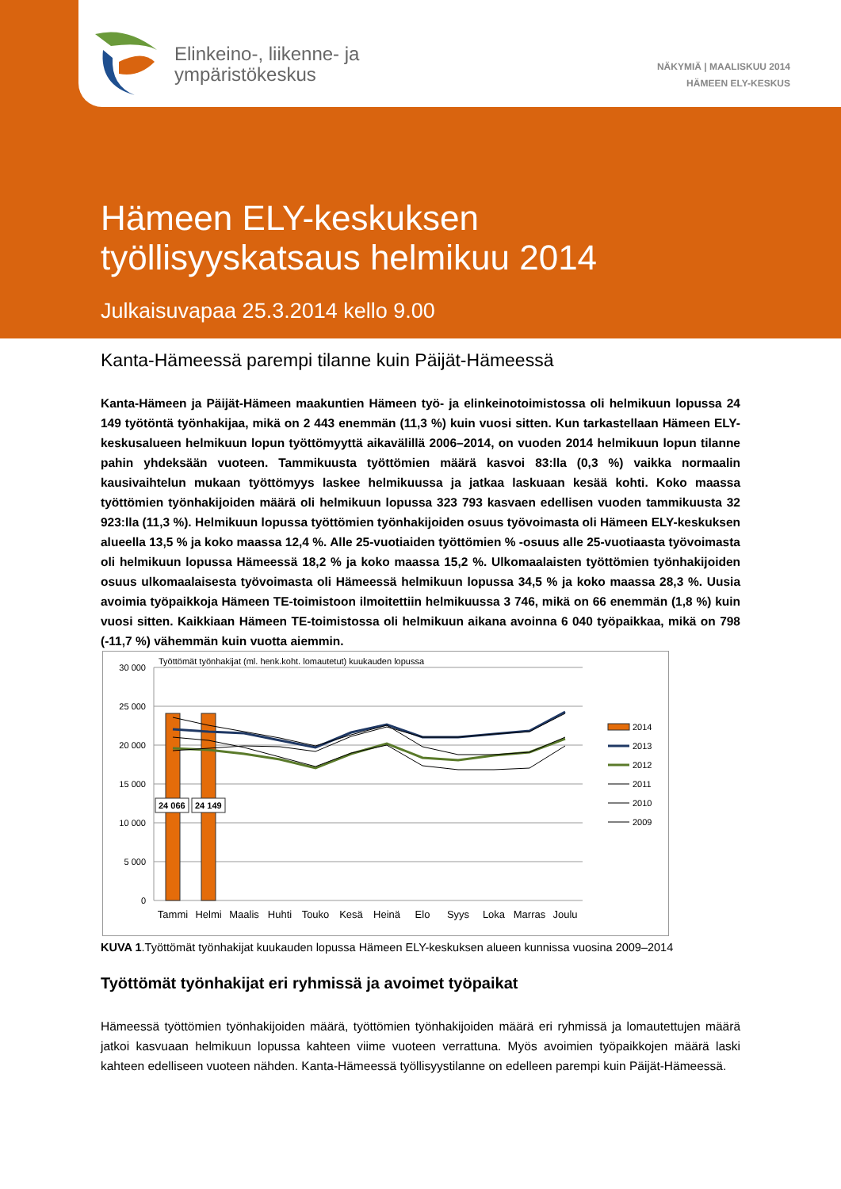Elinkeino-, liikenne- ja
ympäristökeskus
NÄKYMIÄ | MAALISKUU 2014
HÄMEEN ELY-KESKUS
Hämeen ELY-keskuksen
työllisyyskatsaus helmikuu 2014
Julkaisuvapaa 25.3.2014 kello 9.00
Kanta-Hämeessä parempi tilanne kuin Päijät-Hämeessä
Kanta-Hämeen ja Päijät-Hämeen maakuntien Hämeen työ- ja elinkeinotoimistossa oli helmikuun lopussa 24 149 työtöntä työnhakijaa, mikä on 2 443 enemmän (11,3 %) kuin vuosi sitten. Kun tarkastellaan Hämeen ELY-keskusalueen helmikuun lopun työttömyyttä aikavälillä 2006–2014, on vuoden 2014 helmikuun lopun tilanne pahin yhdeksään vuoteen. Tammikuusta työttömien määrä kasvoi 83:lla (0,3 %) vaikka normaalin kausivaihtelun mukaan työttömyys laskee helmikuussa ja jatkaa laskuaan kesää kohti. Koko maassa työttömien työnhakijoiden määrä oli helmikuun lopussa 323 793 kasvaen edellisen vuoden tammikuusta 32 923:lla (11,3 %). Helmikuun lopussa työttömien työnhakijoiden osuus työvoimasta oli Hämeen ELY-keskuksen alueella 13,5 % ja koko maassa 12,4 %. Alle 25-vuotiaiden työttömien % -osuus alle 25-vuotiaasta työvoimasta oli helmikuun lopussa Hämeessä 18,2 % ja koko maassa 15,2 %. Ulkomaalaisten työttömien työnhakijoiden osuus ulkomaalaisesta työvoimasta oli Hämeessä helmikuun lopussa 34,5 % ja koko maassa 28,3 %. Uusia avoimia työpaikkoja Hämeen TE-toimistoon ilmoitettiin helmikuussa 3 746, mikä on 66 enemmän (1,8 %) kuin vuosi sitten. Kaikkiaan Hämeen TE-toimistossa oli helmikuun aikana avoinna 6 040 työpaikkaa, mikä on 798 (-11,7 %) vähemmän kuin vuotta aiemmin.
Työttömät työnhakijat (ml. henk.koht. lomautetut) kuukauden lopussa
30 000
25 000
20 000
15 000
10 000
5 000
0
24 066
24 149
Tammi
Helmi
Maalis
Huhti
Touko
Kesä
Heinä
Elo
Syys
Loka
Marras
Joulu
2014
2013
2012
2011
2010
2009
KUVA 1.Työttömät työnhakijat kuukauden lopussa Hämeen ELY-keskuksen alueen kunnissa vuosina 2009–2014
Työttömät työnhakijat eri ryhmissä ja avoimet työpaikat
Hämeessä työttömien työnhakijoiden määrä, työttömien työnhakijoiden määrä eri ryhmissä ja lomautettujen määrä jatkoi kasvuaan helmikuun lopussa kahteen viime vuoteen verrattuna. Myös avoimien työpaikkojen määrä laski kahteen edelliseen vuoteen nähden. Kanta-Hämeessä työllisyystilanne on edelleen parempi kuin Päijät-Hämeessä.